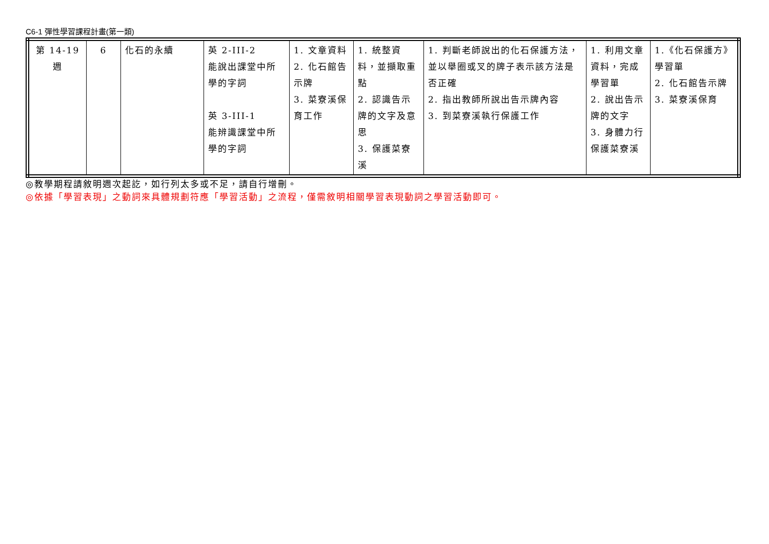C6-1 彈性學習課程計畫(第一類)
| 第 14-19 週 | 6 | 化石的永續 | 英 2-III-2 能說出課堂中所學的字詞 英 3-III-1 能辨識課堂中所學的字詞 | 1. 文章資料 2. 化石館告示牌 3. 菜寮溪保育工作 | 1. 統整資料，並擷取重點 2. 認識告示牌的文字及意思 3. 保護菜寮溪 | 1. 判斷老師說出的化石保護方法，並以舉圈或叉的牌子表示該方法是否正確 2. 指出教師所說出告示牌內容 3. 到菜寮溪執行保護工作 | 1. 利用文章資料，完成學習單 2. 說出告示牌的文字 3. 身體力行保護菜寮溪 | 1.《化石保護方》學習單 2. 化石館告示牌 3. 菜寮溪保育 |
◎教學期程請敘明週次起訖，如行列太多或不足，請自行增刪。
◎依據「學習表現」之動詞來具體規劃符應「學習活動」之流程，僅需敘明相關學習表現動詞之學習活動即可。